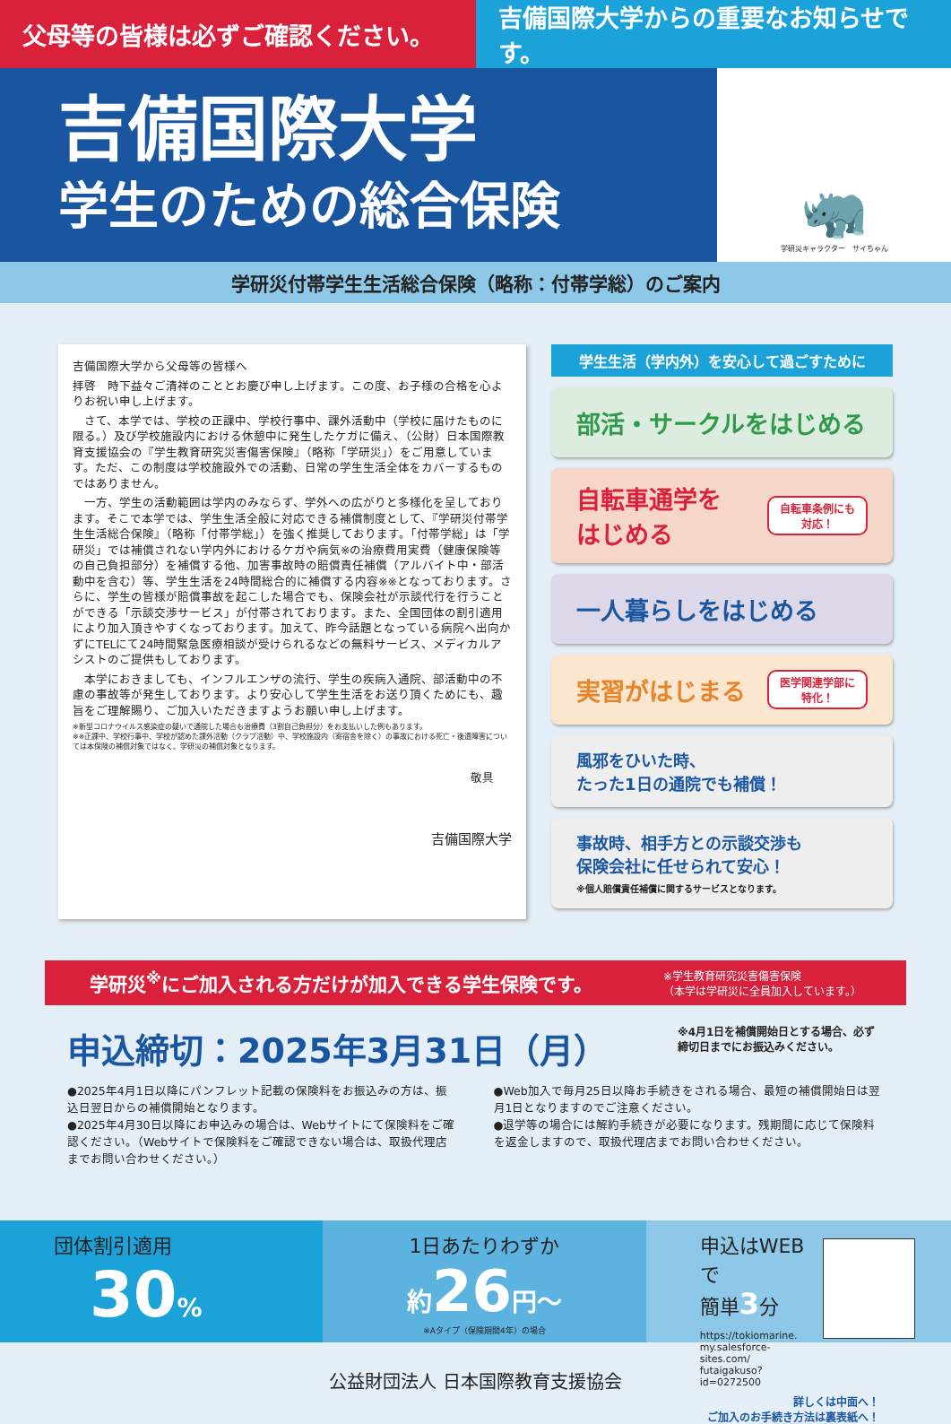父母等の皆様は必ずご確認ください。 吉備国際大学からの重要なお知らせです。
吉備国際大学
学生のための総合保険
🦏
学研災キャラクター　サイちゃん
学研災付帯学生生活総合保険（略称：付帯学総）のご案内
吉備国際大学から父母等の皆様へ
拝啓　時下益々ご清祥のこととお慶び申し上げます。この度、お子様の合格を心よりお祝い申し上げます。
　さて、本学では、学校の正課中、学校行事中、課外活動中（学校に届けたものに限る。）及び学校施設内における休憩中に発生したケガに備え、（公財）日本国際教育支援協会の『学生教育研究災害傷害保険』（略称「学研災」）をご用意しています。ただ、この制度は学校施設外での活動、日常の学生生活全体をカバーするものではありません。
　一方、学生の活動範囲は学内のみならず、学外への広がりと多様化を呈しております。そこで本学では、学生生活全般に対応できる補償制度として、『学研災付帯学生生活総合保険』（略称「付帯学総」）を強く推奨しております。「付帯学総」は「学研災」では補償されない学内外におけるケガや病気※の治療費用実費（健康保険等の自己負担部分）を補償する他、加害事故時の賠償責任補償（アルバイト中・部活動中を含む）等、学生生活を24時間総合的に補償する内容※※となっております。さらに、学生の皆様が賠償事故を起こした場合でも、保険会社が示談代行を行うことができる「示談交渉サービス」が付帯されております。また、全国団体の割引適用により加入頂きやすくなっております。加えて、昨今話題となっている病院へ出向かずにTELにて24時間緊急医療相談が受けられるなどの無料サービス、メディカルアシストのご提供もしております。
　本学におきましても、インフルエンザの流行、学生の疾病入通院、部活動中の不慮の事故等が発生しております。より安心して学生生活をお送り頂くためにも、趣旨をご理解賜り、ご加入いただきますようお願い申し上げます。
※新型コロナウイルス感染症の疑いで通院した場合も治療費（3割自己負担分）をお支払いした例もあります。
※※正課中、学校行事中、学校が認めた課外活動（クラブ活動）中、学校施設内（寄宿舎を除く）の事故における死亡・後遺障害については本保険の補償対象ではなく、学研災の補償対象となります。
敬具
吉備国際大学
学生生活（学内外）を安心して過ごすために
部活・サークルをはじめる
自転車通学を
はじめる 自転車条例にも
対応！
一人暮らしをはじめる
実習がはじまる 医学関連学部に
特化！
風邪をひいた時、
たった1日の通院でも補償！
事故時、相手方との示談交渉も
保険会社に任せられて安心！
※個人賠償責任補償に関するサービスとなります。
学研災<sup>※</sup>にご加入される方だけが加入できる学生保険です。 ※学生教育研究災害傷害保険
（本学は学研災に全員加入しています。）
申込締切：2025年3月31日（月） ※4月1日を補償開始日とする場合、必ず締切日までにお振込みください。
●2025年4月1日以降にパンフレット記載の保険料をお振込みの方は、振込日翌日からの補償開始となります。
●2025年4月30日以降にお申込みの場合は、Webサイトにて保険料をご確認ください。（Webサイトで保険料をご確認できない場合は、取扱代理店までお問い合わせください。）
●Web加入で毎月25日以降お手続きをされる場合、最短の補償開始日は翌月1日となりますのでご注意ください。
●退学等の場合には解約手続きが必要になります。残期間に応じて保険料を返金しますので、取扱代理店までお問い合わせください。
団体割引適用
30%
1日あたりわずか
約 26 円〜
※Aタイプ（保険期間4年）の場合
申込はWEBで
簡単3分
https://tokiomarine.
my.salesforce-sites.com/
futaigakuso?id=0272500
公益財団法人 日本国際教育支援協会
詳しくは中面へ！
ご加入のお手続き方法は裏表紙へ！